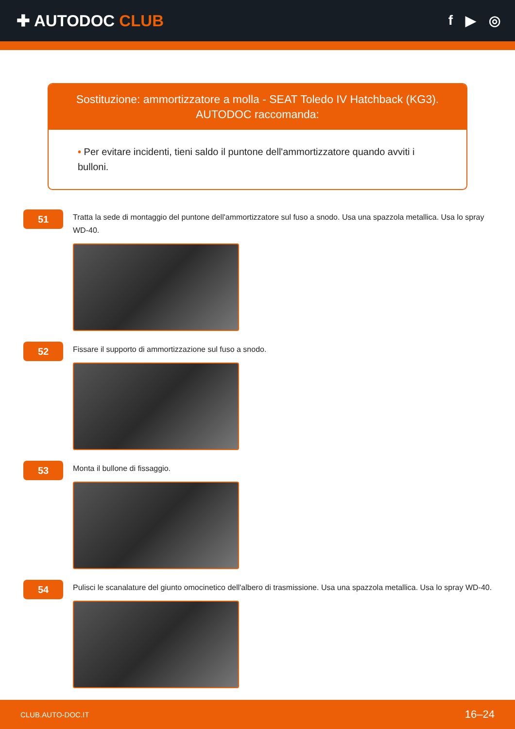✚ AUTODOC CLUB
f ▶ ◎
Sostituzione: ammortizzatore a molla - SEAT Toledo IV Hatchback (KG3). AUTODOC raccomanda:
• Per evitare incidenti, tieni saldo il puntone dell'ammortizzatore quando avviti i bulloni.
51
Tratta la sede di montaggio del puntone dell'ammortizzatore sul fuso a snodo. Usa una spazzola metallica. Usa lo spray WD-40.
52
Fissare il supporto di ammortizzazione sul fuso a snodo.
53
Monta il bullone di fissaggio.
54
Pulisci le scanalature del giunto omocinetico dell'albero di trasmissione. Usa una spazzola metallica. Usa lo spray WD-40.
CLUB.AUTO-DOC.IT 16–24